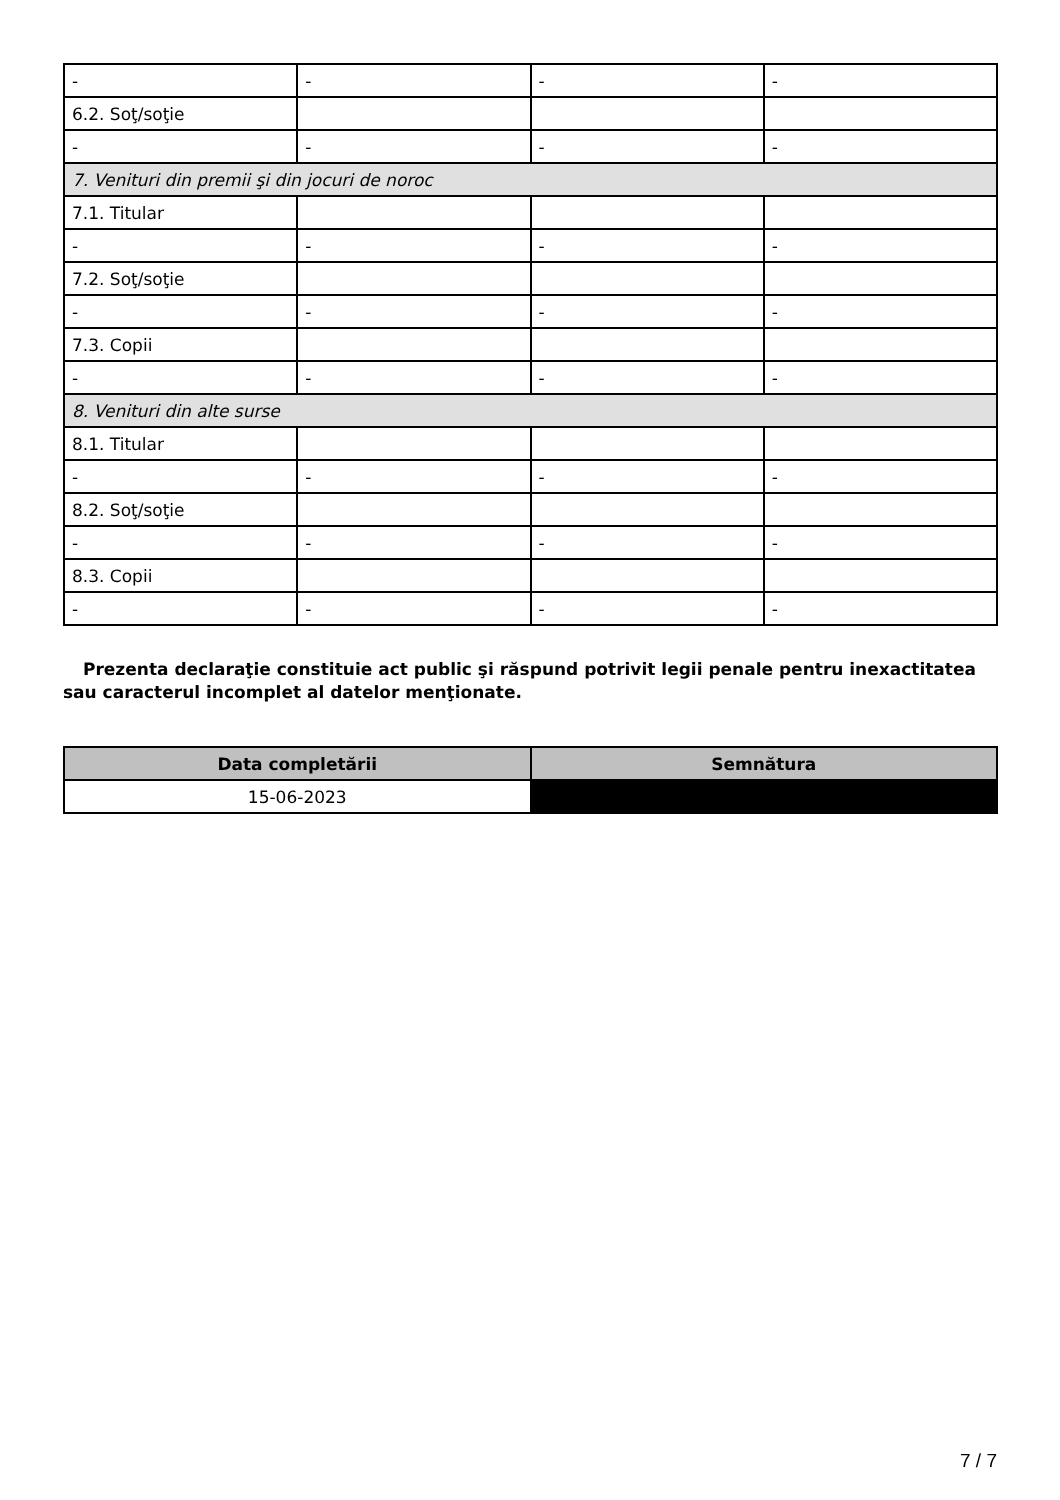| - | - | - | - |
| 6.2. Soţ/soţie | | | |
| - | - | - | - |
| 7. Venituri din premii şi din jocuri de noroc | | | |
| 7.1. Titular | | | |
| - | - | - | - |
| 7.2. Soţ/soţie | | | |
| - | - | - | - |
| 7.3. Copii | | | |
| - | - | - | - |
| 8. Venituri din alte surse | | | |
| 8.1. Titular | | | |
| - | - | - | - |
| 8.2. Soţ/soţie | | | |
| - | - | - | - |
| 8.3. Copii | | | |
| - | - | - | - |
Prezenta declaraţie constituie act public şi răspund potrivit legii penale pentru inexactitatea sau caracterul incomplet al datelor menţionate.
| Data completării | Semnătura |
| --- | --- |
| 15-06-2023 | |
7 / 7